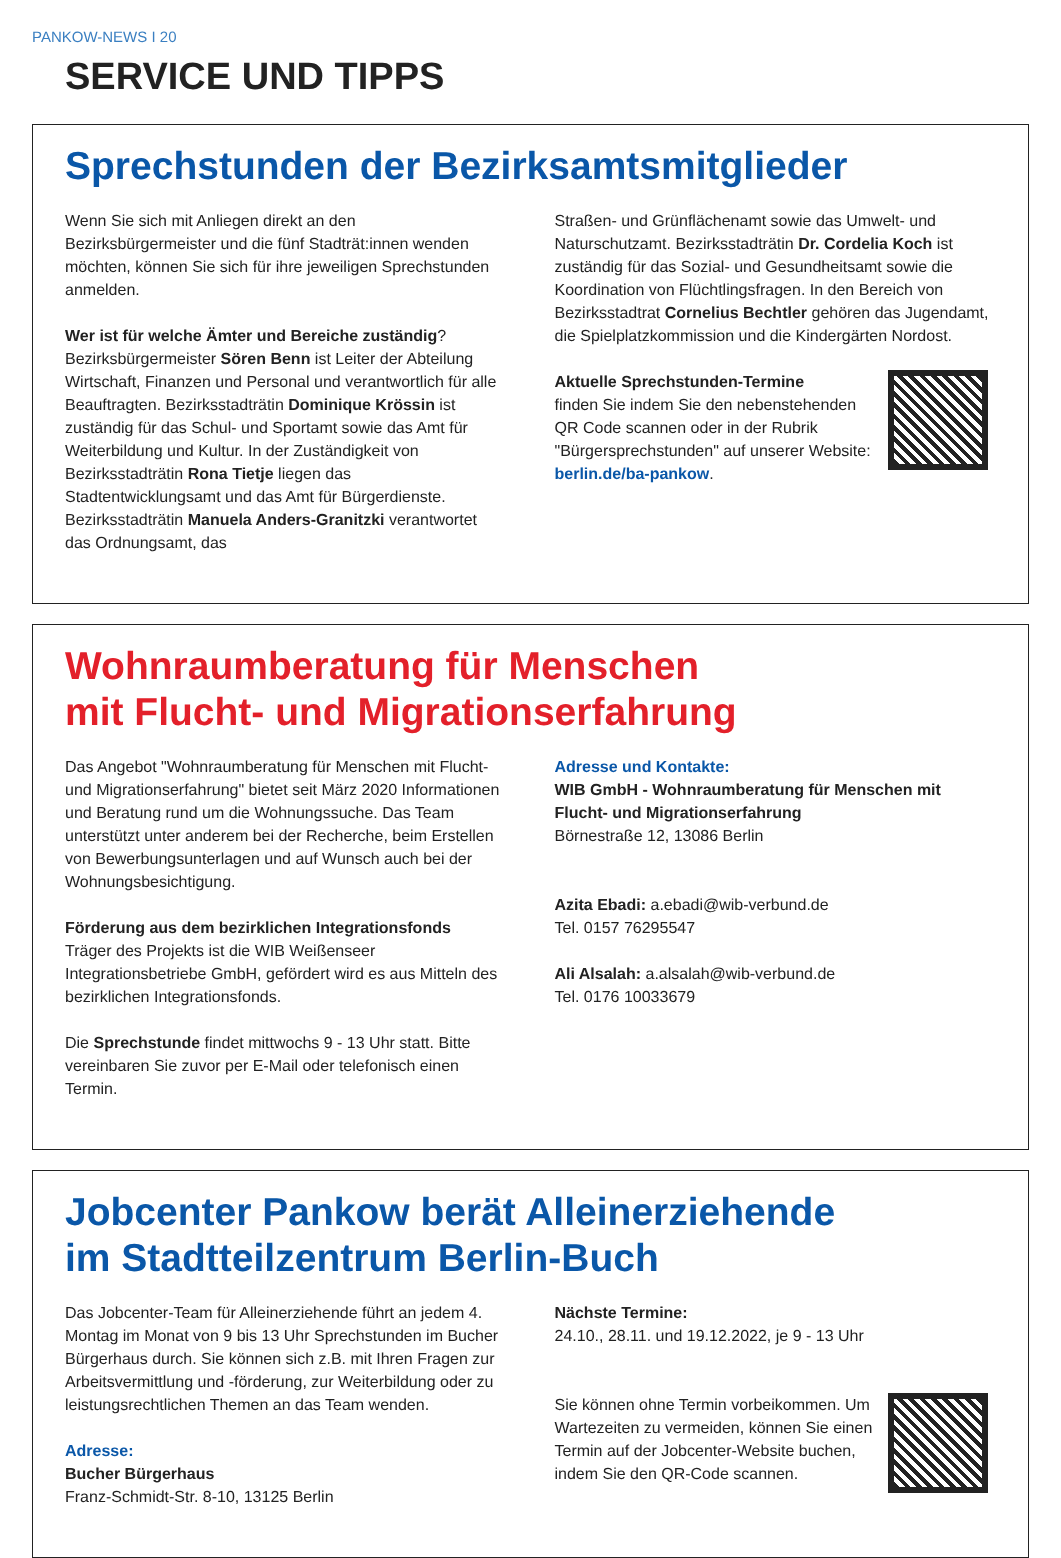PANKOW-NEWS I 20
SERVICE UND TIPPS
Sprechstunden der Bezirksamtsmitglieder
Wenn Sie sich mit Anliegen direkt an den Bezirksbürgermeister und die fünf Stadträt:innen wenden möchten, können Sie sich für ihre jeweiligen Sprechstunden anmelden.
Wer ist für welche Ämter und Bereiche zuständig?
Bezirksbürgermeister Sören Benn ist Leiter der Abteilung Wirtschaft, Finanzen und Personal und verantwortlich für alle Beauftragten. Bezirksstadträtin Dominique Krössin ist zuständig für das Schul- und Sportamt sowie das Amt für Weiterbildung und Kultur. In der Zuständigkeit von Bezirksstadträtin Rona Tietje liegen das Stadtentwicklungsamt und das Amt für Bürgerdienste. Bezirksstadträtin Manuela Anders-Granitzki verantwortet das Ordnungsamt, das
Straßen- und Grünflächenamt sowie das Umwelt- und Naturschutzamt. Bezirksstadträtin Dr. Cordelia Koch ist zuständig für das Sozial- und Gesundheitsamt sowie die Koordination von Flüchtlingsfragen. In den Bereich von Bezirksstadtrat Cornelius Bechtler gehören das Jugendamt, die Spielplatzkommission und die Kindergärten Nordost.
Aktuelle Sprechstunden-Termine
finden Sie indem Sie den nebenstehenden QR Code scannen oder in der Rubrik "Bürgersprechstunden" auf unserer Website: berlin.de/ba-pankow.
Wohnraumberatung für Menschen
mit Flucht- und Migrationserfahrung
Das Angebot "Wohnraumberatung für Menschen mit Flucht- und Migrationserfahrung" bietet seit März 2020 Informationen und Beratung rund um die Wohnungssuche. Das Team unterstützt unter anderem bei der Recherche, beim Erstellen von Bewerbungsunterlagen und auf Wunsch auch bei der Wohnungsbesichtigung.
Förderung aus dem bezirklichen Integrationsfonds
Träger des Projekts ist die WIB Weißenseer Integrationsbetriebe GmbH, gefördert wird es aus Mitteln des bezirklichen Integrationsfonds.
Die Sprechstunde findet mittwochs 9 - 13 Uhr statt. Bitte vereinbaren Sie zuvor per E-Mail oder telefonisch einen Termin.
Adresse und Kontakte:
WIB GmbH - Wohnraumberatung für Menschen mit Flucht- und Migrationserfahrung
Börnestraße 12, 13086 Berlin
Azita Ebadi: a.ebadi@wib-verbund.de
Tel. 0157 76295547
Ali Alsalah: a.alsalah@wib-verbund.de
Tel. 0176 10033679
Jobcenter Pankow berät Alleinerziehende
im Stadtteilzentrum Berlin-Buch
Das Jobcenter-Team für Alleinerziehende führt an jedem 4. Montag im Monat von 9 bis 13 Uhr Sprechstunden im Bucher Bürgerhaus durch. Sie können sich z.B. mit Ihren Fragen zur Arbeitsvermittlung und -förderung, zur Weiterbildung oder zu leistungsrechtlichen Themen an das Team wenden.
Adresse:
Bucher Bürgerhaus
Franz-Schmidt-Str. 8-10, 13125 Berlin
Nächste Termine:
24.10., 28.11. und 19.12.2022, je 9 - 13 Uhr
Sie können ohne Termin vorbeikommen. Um Wartezeiten zu vermeiden, können Sie einen Termin auf der Jobcenter-Website buchen, indem Sie den QR-Code scannen.